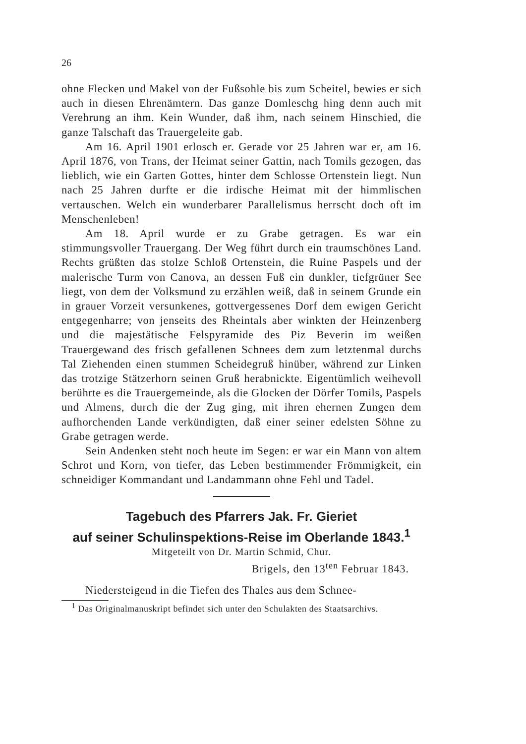26
ohne Flecken und Makel von der Fußsohle bis zum Scheitel, bewies er sich auch in diesen Ehrenämtern. Das ganze Domleschg hing denn auch mit Verehrung an ihm. Kein Wunder, daß ihm, nach seinem Hinschied, die ganze Talschaft das Trauergeleite gab.
Am 16. April 1901 erlosch er. Gerade vor 25 Jahren war er, am 16. April 1876, von Trans, der Heimat seiner Gattin, nach Tomils gezogen, das lieblich, wie ein Garten Gottes, hinter dem Schlosse Ortenstein liegt. Nun nach 25 Jahren durfte er die irdische Heimat mit der himmlischen vertauschen. Welch ein wunderbarer Parallelismus herrscht doch oft im Menschenleben!
Am 18. April wurde er zu Grabe getragen. Es war ein stimmungsvoller Trauergang. Der Weg führt durch ein traumschönes Land. Rechts grüßten das stolze Schloß Ortenstein, die Ruine Paspels und der malerische Turm von Canova, an dessen Fuß ein dunkler, tiefgrüner See liegt, von dem der Volksmund zu erzählen weiß, daß in seinem Grunde ein in grauer Vorzeit versunkenes, gottvergessenes Dorf dem ewigen Gericht entgegenharre; von jenseits des Rheintals aber winkten der Heinzenberg und die majestätische Felspyramide des Piz Beverin im weißen Trauergewand des frisch gefallenen Schnees dem zum letztenmal durchs Tal Ziehenden einen stummen Scheidegruß hinüber, während zur Linken das trotzige Stätzerhorn seinen Gruß herabnickte. Eigentümlich weihevoll berührte es die Trauergemeinde, als die Glocken der Dörfer Tomils, Paspels und Almens, durch die der Zug ging, mit ihren ehernen Zungen dem aufhorchenden Lande verkündigten, daß einer seiner edelsten Söhne zu Grabe getragen werde.
Sein Andenken steht noch heute im Segen: er war ein Mann von altem Schrot und Korn, von tiefer, das Leben bestimmender Frömmigkeit, ein schneidiger Kommandant und Landammann ohne Fehl und Tadel.
Tagebuch des Pfarrers Jak. Fr. Gieriet
auf seiner Schulinspektions-Reise im Oberlande 1843.<sup>1</sup>
Mitgeteilt von Dr. Martin Schmid, Chur.
Brigels, den 13<sup>ten</sup> Februar 1843.
Niedersteigend in die Tiefen des Thales aus dem Schnee-
<sup>1</sup> Das Originalmanuskript befindet sich unter den Schulakten des Staatsarchivs.